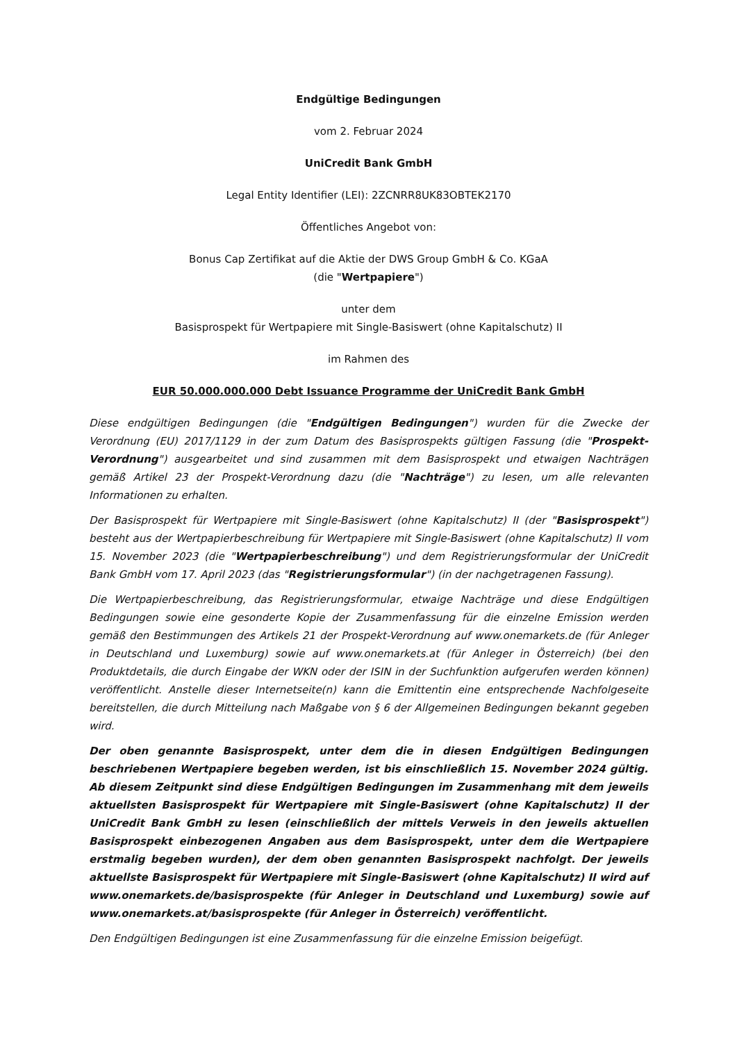Endgültige Bedingungen
vom 2. Februar 2024
UniCredit Bank GmbH
Legal Entity Identifier (LEI): 2ZCNRR8UK83OBTEK2170
Öffentliches Angebot von:
Bonus Cap Zertifikat auf die Aktie der DWS Group GmbH & Co. KGaA
(die "Wertpapiere")
unter dem
Basisprospekt für Wertpapiere mit Single-Basiswert (ohne Kapitalschutz) II
im Rahmen des
EUR 50.000.000.000 Debt Issuance Programme der UniCredit Bank GmbH
Diese endgültigen Bedingungen (die "Endgültigen Bedingungen") wurden für die Zwecke der Verordnung (EU) 2017/1129 in der zum Datum des Basisprospekts gültigen Fassung (die "Prospekt-Verordnung") ausgearbeitet und sind zusammen mit dem Basisprospekt und etwaigen Nachträgen gemäß Artikel 23 der Prospekt-Verordnung dazu (die "Nachträge") zu lesen, um alle relevanten Informationen zu erhalten.
Der Basisprospekt für Wertpapiere mit Single-Basiswert (ohne Kapitalschutz) II (der "Basisprospekt") besteht aus der Wertpapierbeschreibung für Wertpapiere mit Single-Basiswert (ohne Kapitalschutz) II vom 15. November 2023 (die "Wertpapierbeschreibung") und dem Registrierungsformular der UniCredit Bank GmbH vom 17. April 2023 (das "Registrierungsformular") (in der nachgetragenen Fassung).
Die Wertpapierbeschreibung, das Registrierungsformular, etwaige Nachträge und diese Endgültigen Bedingungen sowie eine gesonderte Kopie der Zusammenfassung für die einzelne Emission werden gemäß den Bestimmungen des Artikels 21 der Prospekt-Verordnung auf www.onemarkets.de (für Anleger in Deutschland und Luxemburg) sowie auf www.onemarkets.at (für Anleger in Österreich) (bei den Produktdetails, die durch Eingabe der WKN oder der ISIN in der Suchfunktion aufgerufen werden können) veröffentlicht. Anstelle dieser Internetseite(n) kann die Emittentin eine entsprechende Nachfolgeseite bereitstellen, die durch Mitteilung nach Maßgabe von § 6 der Allgemeinen Bedingungen bekannt gegeben wird.
Der oben genannte Basisprospekt, unter dem die in diesen Endgültigen Bedingungen beschriebenen Wertpapiere begeben werden, ist bis einschließlich 15. November 2024 gültig. Ab diesem Zeitpunkt sind diese Endgültigen Bedingungen im Zusammenhang mit dem jeweils aktuellsten Basisprospekt für Wertpapiere mit Single-Basiswert (ohne Kapitalschutz) II der UniCredit Bank GmbH zu lesen (einschließlich der mittels Verweis in den jeweils aktuellen Basisprospekt einbezogenen Angaben aus dem Basisprospekt, unter dem die Wertpapiere erstmalig begeben wurden), der dem oben genannten Basisprospekt nachfolgt. Der jeweils aktuellste Basisprospekt für Wertpapiere mit Single-Basiswert (ohne Kapitalschutz) II wird auf www.onemarkets.de/basisprospekte (für Anleger in Deutschland und Luxemburg) sowie auf www.onemarkets.at/basisprospekte (für Anleger in Österreich) veröffentlicht.
Den Endgültigen Bedingungen ist eine Zusammenfassung für die einzelne Emission beigefügt.